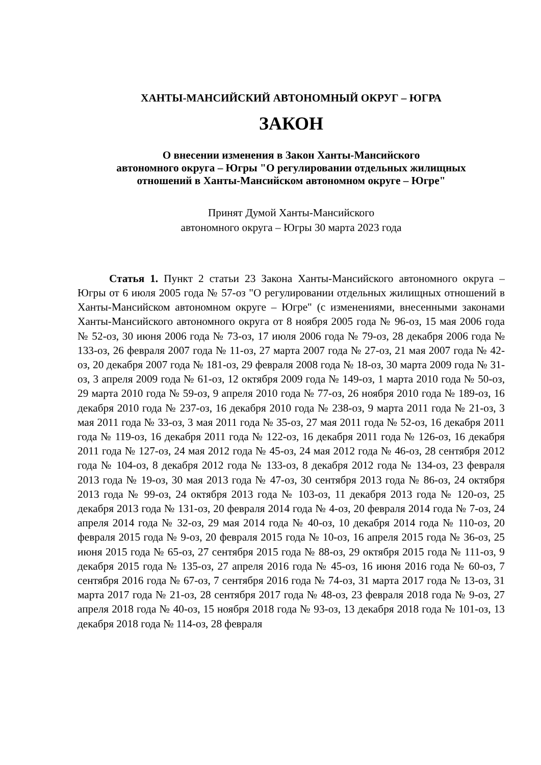ХАНТЫ-МАНСИЙСКИЙ АВТОНОМНЫЙ ОКРУГ – ЮГРА
ЗАКОН
О внесении изменения в Закон Ханты-Мансийского
автономного округа – Югры "О регулировании отдельных жилищных
отношений в Ханты-Мансийском автономном округе – Югре"
Принят Думой Ханты-Мансийского
автономного округа – Югры 30 марта 2023 года
Статья 1. Пункт 2 статьи 23 Закона Ханты-Мансийского автономного округа – Югры от 6 июля 2005 года № 57-оз "О регулировании отдельных жилищных отношений в Ханты-Мансийском автономном округе – Югре" (с изменениями, внесенными законами Ханты-Мансийского автономного округа от 8 ноября 2005 года № 96-оз, 15 мая 2006 года № 52-оз, 30 июня 2006 года № 73-оз, 17 июля 2006 года № 79-оз, 28 декабря 2006 года № 133-оз, 26 февраля 2007 года № 11-оз, 27 марта 2007 года № 27-оз, 21 мая 2007 года № 42-оз, 20 декабря 2007 года № 181-оз, 29 февраля 2008 года № 18-оз, 30 марта 2009 года № 31-оз, 3 апреля 2009 года № 61-оз, 12 октября 2009 года № 149-оз, 1 марта 2010 года № 50-оз, 29 марта 2010 года № 59-оз, 9 апреля 2010 года № 77-оз, 26 ноября 2010 года № 189-оз, 16 декабря 2010 года № 237-оз, 16 декабря 2010 года № 238-оз, 9 марта 2011 года № 21-оз, 3 мая 2011 года № 33-оз, 3 мая 2011 года № 35-оз, 27 мая 2011 года № 52-оз, 16 декабря 2011 года № 119-оз, 16 декабря 2011 года № 122-оз, 16 декабря 2011 года № 126-оз, 16 декабря 2011 года № 127-оз, 24 мая 2012 года № 45-оз, 24 мая 2012 года № 46-оз, 28 сентября 2012 года № 104-оз, 8 декабря 2012 года № 133-оз, 8 декабря 2012 года № 134-оз, 23 февраля 2013 года № 19-оз, 30 мая 2013 года № 47-оз, 30 сентября 2013 года № 86-оз, 24 октября 2013 года № 99-оз, 24 октября 2013 года № 103-оз, 11 декабря 2013 года № 120-оз, 25 декабря 2013 года № 131-оз, 20 февраля 2014 года № 4-оз, 20 февраля 2014 года № 7-оз, 24 апреля 2014 года № 32-оз, 29 мая 2014 года № 40-оз, 10 декабря 2014 года № 110-оз, 20 февраля 2015 года № 9-оз, 20 февраля 2015 года № 10-оз, 16 апреля 2015 года № 36-оз, 25 июня 2015 года № 65-оз, 27 сентября 2015 года № 88-оз, 29 октября 2015 года № 111-оз, 9 декабря 2015 года № 135-оз, 27 апреля 2016 года № 45-оз, 16 июня 2016 года № 60-оз, 7 сентября 2016 года № 67-оз, 7 сентября 2016 года № 74-оз, 31 марта 2017 года № 13-оз, 31 марта 2017 года № 21-оз, 28 сентября 2017 года № 48-оз, 23 февраля 2018 года № 9-оз, 27 апреля 2018 года № 40-оз, 15 ноября 2018 года № 93-оз, 13 декабря 2018 года № 101-оз, 13 декабря 2018 года № 114-оз, 28 февраля